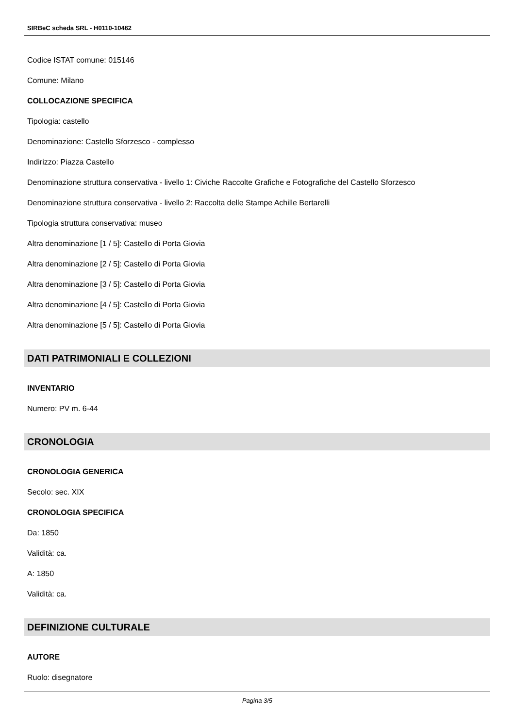SIRBeC scheda SRL - H0110-10462
Codice ISTAT comune: 015146
Comune: Milano
COLLOCAZIONE SPECIFICA
Tipologia: castello
Denominazione: Castello Sforzesco - complesso
Indirizzo: Piazza Castello
Denominazione struttura conservativa - livello 1: Civiche Raccolte Grafiche e Fotografiche del Castello Sforzesco
Denominazione struttura conservativa - livello 2: Raccolta delle Stampe Achille Bertarelli
Tipologia struttura conservativa: museo
Altra denominazione [1 / 5]: Castello di Porta Giovia
Altra denominazione [2 / 5]: Castello di Porta Giovia
Altra denominazione [3 / 5]: Castello di Porta Giovia
Altra denominazione [4 / 5]: Castello di Porta Giovia
Altra denominazione [5 / 5]: Castello di Porta Giovia
DATI PATRIMONIALI E COLLEZIONI
INVENTARIO
Numero: PV m. 6-44
CRONOLOGIA
CRONOLOGIA GENERICA
Secolo: sec. XIX
CRONOLOGIA SPECIFICA
Da: 1850
Validità: ca.
A: 1850
Validità: ca.
DEFINIZIONE CULTURALE
AUTORE
Ruolo: disegnatore
Pagina 3/5